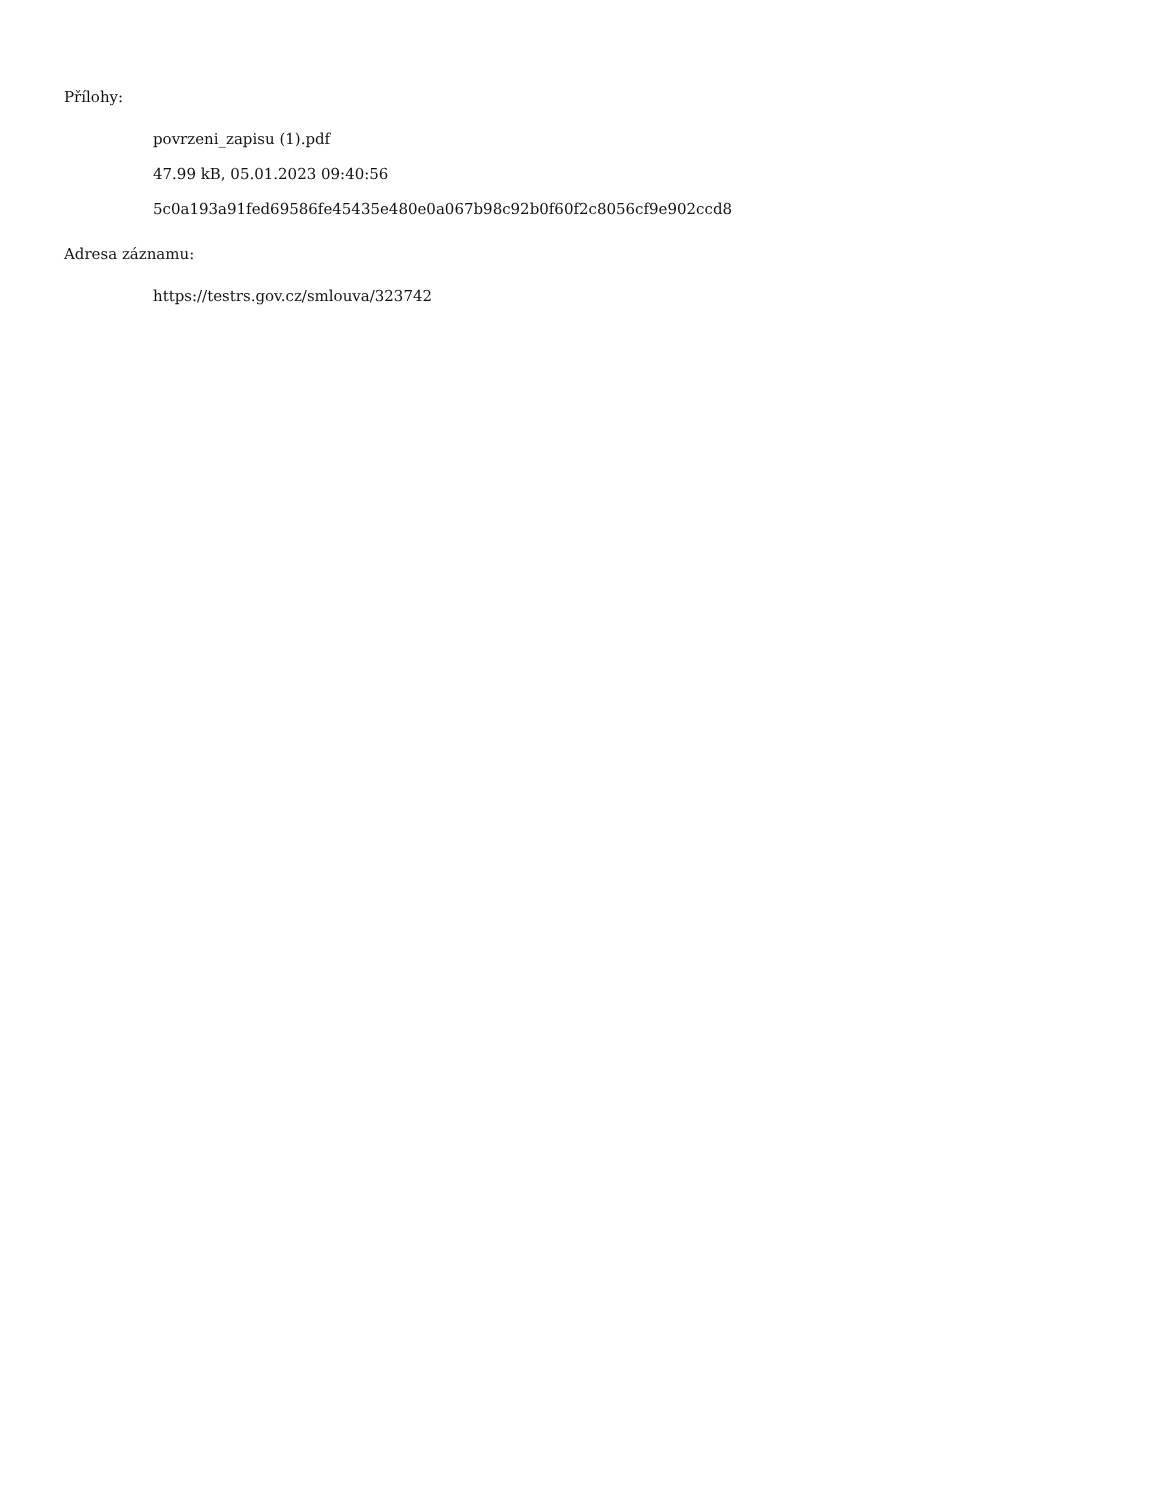Přílohy:
povrzeni_zapisu (1).pdf
47.99 kB, 05.01.2023 09:40:56
5c0a193a91fed69586fe45435e480e0a067b98c92b0f60f2c8056cf9e902ccd8
Adresa záznamu:
https://testrs.gov.cz/smlouva/323742